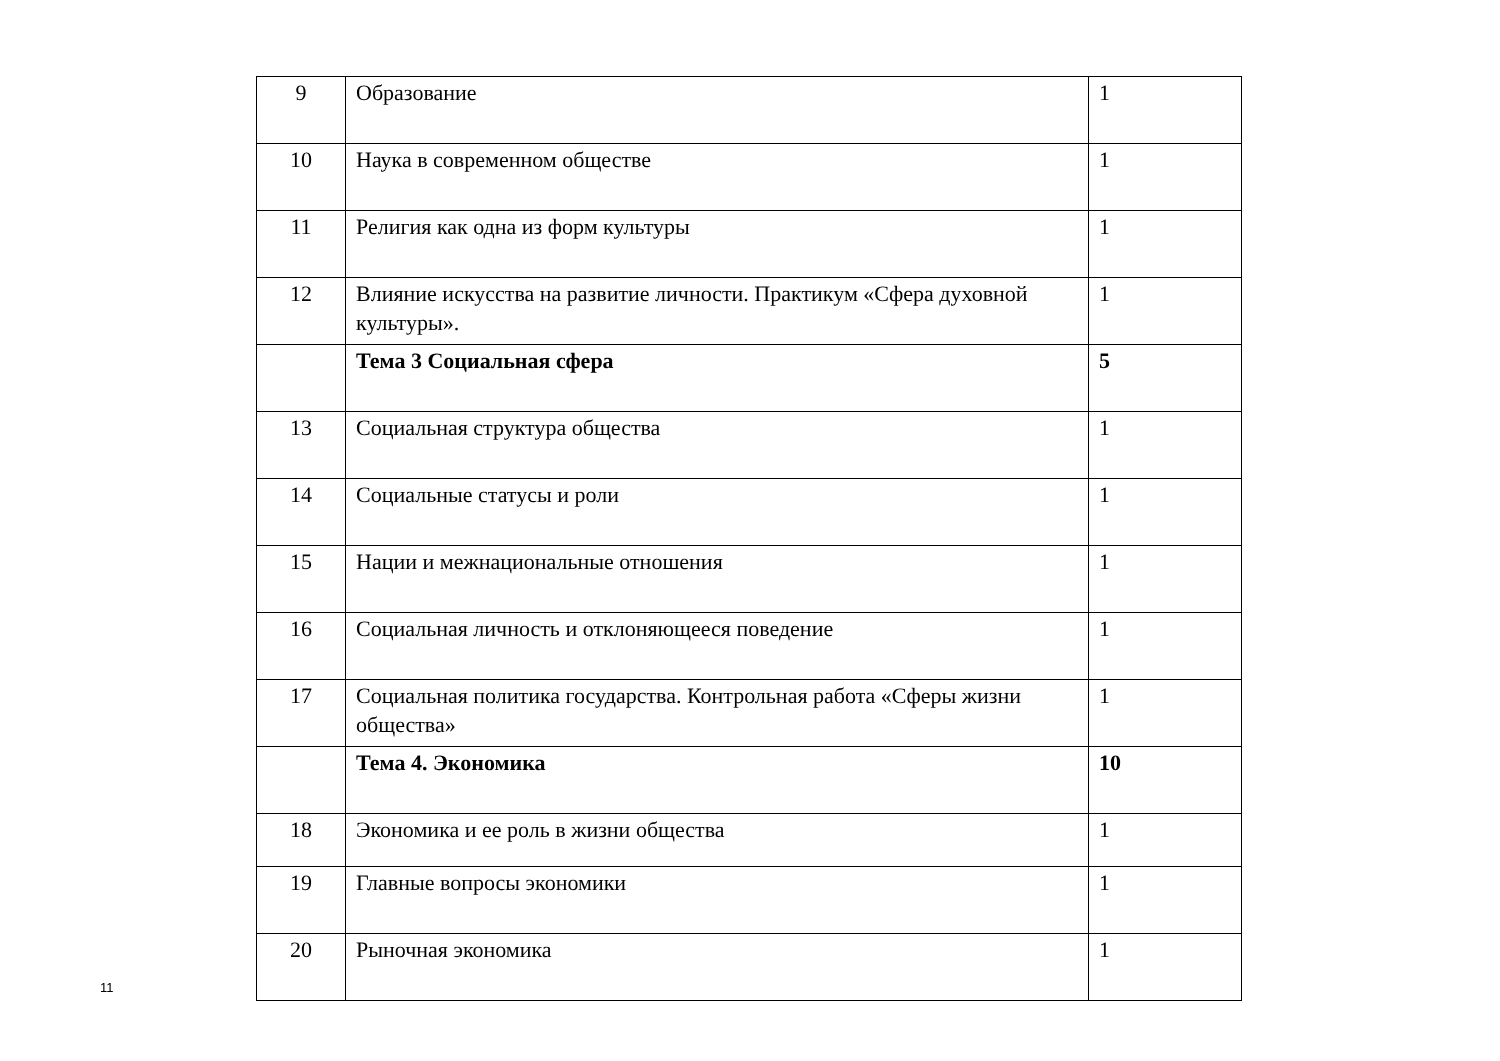| 9 | Образование | 1 |
| 10 | Наука в современном обществе | 1 |
| 11 | Религия как одна из форм культуры | 1 |
| 12 | Влияние искусства на развитие личности. Практикум «Сфера духовной культуры». | 1 |
| | Тема 3 Социальная сфера | 5 |
| 13 | Социальная структура общества | 1 |
| 14 | Социальные статусы и роли | 1 |
| 15 | Нации и межнациональные отношения | 1 |
| 16 | Социальная личность и отклоняющееся поведение | 1 |
| 17 | Социальная политика государства. Контрольная работа «Сферы жизни общества» | 1 |
| | Тема 4. Экономика | 10 |
| 18 | Экономика и ее роль в жизни общества | 1 |
| 19 | Главные вопросы экономики | 1 |
| 20 | Рыночная экономика | 1 |
11